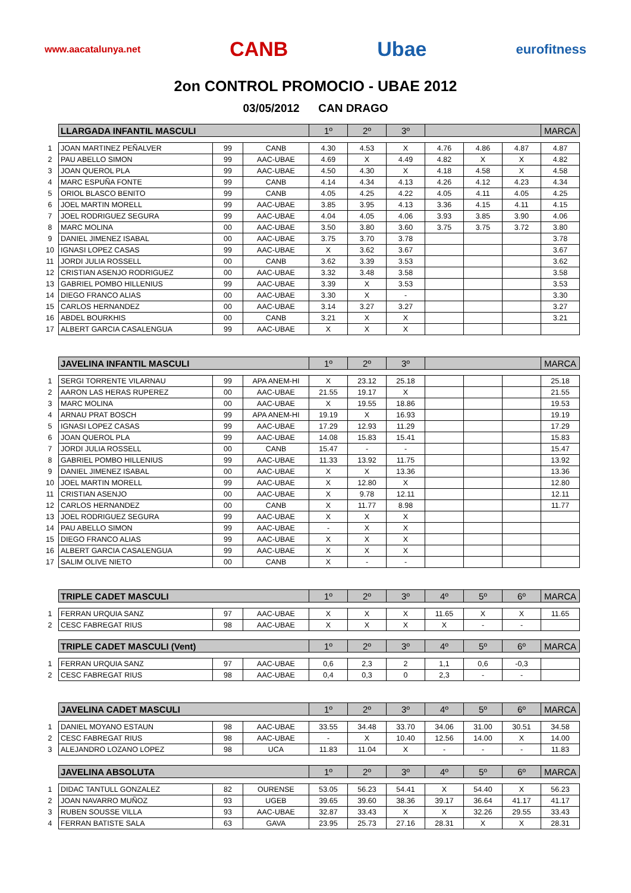www.aacatalunya.net CANB Ubae eurofitness
2on CONTROL PROMOCIO - UBAE 2012
03/05/2012 CAN DRAGO
| | LLARGADA INFANTIL MASCULI | | | 1º | 2º | 3º | | | | MARCA |
| 1 | JOAN MARTINEZ PEÑALVER | 99 | CANB | 4.30 | 4.53 | X | 4.76 | 4.86 | 4.87 | 4.87 |
| 2 | PAU ABELLO SIMON | 99 | AAC-UBAE | 4.69 | X | 4.49 | 4.82 | X | X | 4.82 |
| 3 | JOAN QUEROL PLA | 99 | AAC-UBAE | 4.50 | 4.30 | X | 4.18 | 4.58 | X | 4.58 |
| 4 | MARC ESPUÑA FONTE | 99 | CANB | 4.14 | 4.34 | 4.13 | 4.26 | 4.12 | 4.23 | 4.34 |
| 5 | ORIOL BLASCO BENITO | 99 | CANB | 4.05 | 4.25 | 4.22 | 4.05 | 4.11 | 4.05 | 4.25 |
| 6 | JOEL MARTIN MORELL | 99 | AAC-UBAE | 3.85 | 3.95 | 4.13 | 3.36 | 4.15 | 4.11 | 4.15 |
| 7 | JOEL RODRIGUEZ SEGURA | 99 | AAC-UBAE | 4.04 | 4.05 | 4.06 | 3.93 | 3.85 | 3.90 | 4.06 |
| 8 | MARC MOLINA | 00 | AAC-UBAE | 3.50 | 3.80 | 3.60 | 3.75 | 3.75 | 3.72 | 3.80 |
| 9 | DANIEL JIMENEZ ISABAL | 00 | AAC-UBAE | 3.75 | 3.70 | 3.78 | | | | 3.78 |
| 10 | IGNASI LOPEZ CASAS | 99 | AAC-UBAE | X | 3.62 | 3.67 | | | | 3.67 |
| 11 | JORDI JULIA ROSSELL | 00 | CANB | 3.62 | 3.39 | 3.53 | | | | 3.62 |
| 12 | CRISTIAN ASENJO RODRIGUEZ | 00 | AAC-UBAE | 3.32 | 3.48 | 3.58 | | | | 3.58 |
| 13 | GABRIEL POMBO HILLENIUS | 99 | AAC-UBAE | 3.39 | X | 3.53 | | | | 3.53 |
| 14 | DIEGO FRANCO ALIAS | 00 | AAC-UBAE | 3.30 | X | - | | | | 3.30 |
| 15 | CARLOS HERNANDEZ | 00 | AAC-UBAE | 3.14 | 3.27 | 3.27 | | | | 3.27 |
| 16 | ABDEL BOURKHIS | 00 | CANB | 3.21 | X | X | | | | 3.21 |
| 17 | ALBERT GARCIA CASALENGUA | 99 | AAC-UBAE | X | X | X | | | | |
| | JAVELINA INFANTIL MASCULI | | | 1º | 2º | 3º | | | | MARCA |
| 1 | SERGI TORRENTE VILARNAU | 99 | APA ANEM-HI | X | 23.12 | 25.18 | | | | 25.18 |
| 2 | AARON LAS HERAS RUPEREZ | 00 | AAC-UBAE | 21.55 | 19.17 | X | | | | 21.55 |
| 3 | MARC MOLINA | 00 | AAC-UBAE | X | 19.55 | 18.86 | | | | 19.53 |
| 4 | ARNAU PRAT BOSCH | 99 | APA ANEM-HI | 19.19 | X | 16.93 | | | | 19.19 |
| 5 | IGNASI LOPEZ CASAS | 99 | AAC-UBAE | 17.29 | 12.93 | 11.29 | | | | 17.29 |
| 6 | JOAN QUEROL PLA | 99 | AAC-UBAE | 14.08 | 15.83 | 15.41 | | | | 15.83 |
| 7 | JORDI JULIA ROSSELL | 00 | CANB | 15.47 | - | - | | | | 15.47 |
| 8 | GABRIEL POMBO HILLENIUS | 99 | AAC-UBAE | 11.33 | 13.92 | 11.75 | | | | 13.92 |
| 9 | DANIEL JIMENEZ ISABAL | 00 | AAC-UBAE | X | X | 13.36 | | | | 13.36 |
| 10 | JOEL MARTIN MORELL | 99 | AAC-UBAE | X | 12.80 | X | | | | 12.80 |
| 11 | CRISTIAN ASENJO | 00 | AAC-UBAE | X | 9.78 | 12.11 | | | | 12.11 |
| 12 | CARLOS HERNANDEZ | 00 | CANB | X | 11.77 | 8.98 | | | | 11.77 |
| 13 | JOEL RODRIGUEZ SEGURA | 99 | AAC-UBAE | X | X | X | | | | |
| 14 | PAU ABELLO SIMON | 99 | AAC-UBAE | - | X | X | | | | |
| 15 | DIEGO FRANCO ALIAS | 99 | AAC-UBAE | X | X | X | | | | |
| 16 | ALBERT GARCIA CASALENGUA | 99 | AAC-UBAE | X | X | X | | | | |
| 17 | SALIM OLIVE NIETO | 00 | CANB | X | - | - | | | | |
| | TRIPLE CADET MASCULI | | | 1º | 2º | 3º | 4º | 5º | 6º | MARCA |
| 1 | FERRAN URQUIA SANZ | 97 | AAC-UBAE | X | X | X | 11.65 | X | X | 11.65 |
| 2 | CESC FABREGAT RIUS | 98 | AAC-UBAE | X | X | X | X | - | - | |
| | TRIPLE CADET MASCULI (Vent) | | | 1º | 2º | 3º | 4º | 5º | 6º | MARCA |
| 1 | FERRAN URQUIA SANZ | 97 | AAC-UBAE | 0,6 | 2,3 | 2 | 1,1 | 0,6 | -0,3 | |
| 2 | CESC FABREGAT RIUS | 98 | AAC-UBAE | 0,4 | 0,3 | 0 | 2,3 | - | - | |
| | JAVELINA CADET MASCULI | | | 1º | 2º | 3º | 4º | 5º | 6º | MARCA |
| 1 | DANIEL MOYANO ESTAUN | 98 | AAC-UBAE | 33.55 | 34.48 | 33.70 | 34.06 | 31.00 | 30.51 | 34.58 |
| 2 | CESC FABREGAT RIUS | 98 | AAC-UBAE | - | X | 10.40 | 12.56 | 14.00 | X | 14.00 |
| 3 | ALEJANDRO LOZANO LOPEZ | 98 | UCA | 11.83 | 11.04 | X | - | - | - | 11.83 |
| | JAVELINA ABSOLUTA | | | 1º | 2º | 3º | 4º | 5º | 6º | MARCA |
| 1 | DIDAC TANTULL GONZALEZ | 82 | OURENSE | 53.05 | 56.23 | 54.41 | X | 54.40 | X | 56.23 |
| 2 | JOAN NAVARRO MUÑOZ | 93 | UGEB | 39.65 | 39.60 | 38.36 | 39.17 | 36.64 | 41.17 | 41.17 |
| 3 | RUBEN SOUSSE VILLA | 93 | AAC-UBAE | 32.87 | 33.43 | X | X | 32.26 | 29.55 | 33.43 |
| 4 | FERRAN BATISTE SALA | 63 | GAVA | 23.95 | 25.73 | 27.16 | 28.31 | X | X | 28.31 |